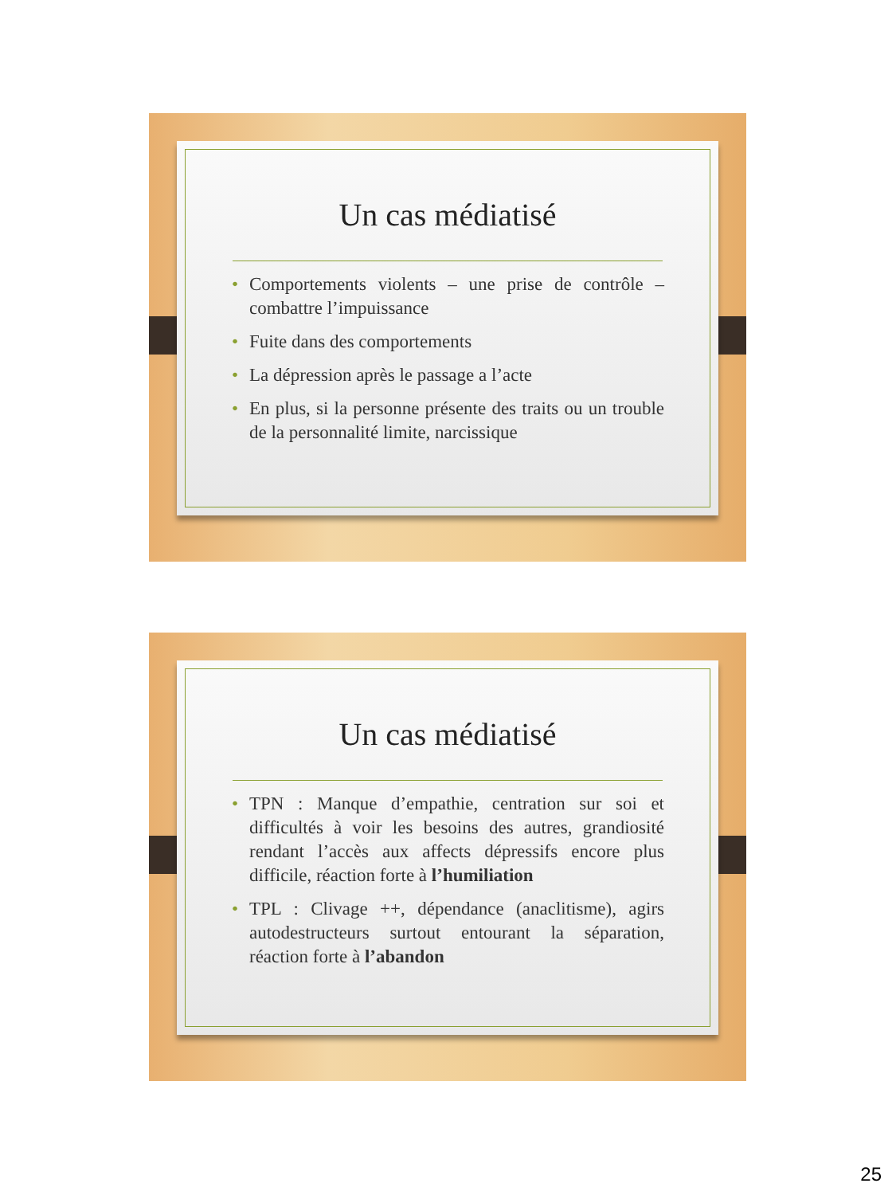Un cas médiatisé
• Comportements violents – une prise de contrôle – combattre l’impuissance
• Fuite dans des comportements
• La dépression après le passage a l’acte
• En plus, si la personne présente des traits ou un trouble de la personnalité limite, narcissique
Un cas médiatisé
• TPN : Manque d’empathie, centration sur soi et difficultés à voir les besoins des autres, grandiosité rendant l’accès aux affects dépressifs encore plus difficile, réaction forte à l’humiliation
• TPL : Clivage ++, dépendance (anaclitisme), agirs autodestructeurs surtout entourant la séparation, réaction forte à l’abandon
25